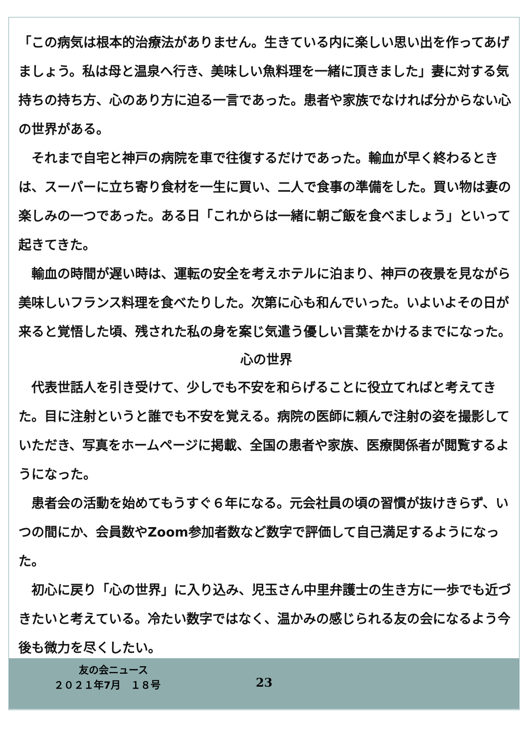「この病気は根本的治療法がありません。生きている内に楽しい思い出を作ってあげましょう。私は母と温泉へ行き、美味しい魚料理を一緒に頂きました」妻に対する気持ちの持ち方、心のあり方に迫る一言であった。患者や家族でなければ分からない心の世界がある。
　それまで自宅と神戸の病院を車で往復するだけであった。輸血が早く終わるときは、スーパーに立ち寄り食材を一生に買い、二人で食事の準備をした。買い物は妻の楽しみの一つであった。ある日「これからは一緒に朝ご飯を食べましょう」といって起きてきた。
　輸血の時間が遅い時は、運転の安全を考えホテルに泊まり、神戸の夜景を見ながら美味しいフランス料理を食べたりした。次第に心も和んでいった。いよいよその日が来ると覚悟した頃、残された私の身を案じ気遣う優しい言葉をかけるまでになった。
心の世界
　代表世話人を引き受けて、少しでも不安を和らげることに役立てればと考えてきた。目に注射というと誰でも不安を覚える。病院の医師に頼んで注射の姿を撮影していただき、写真をホームページに掲載、全国の患者や家族、医療関係者が閲覧するようになった。
　患者会の活動を始めてもうすぐ６年になる。元会社員の頃の習慣が抜けきらず、いつの間にか、会員数やZoom参加者数など数字で評価して自己満足するようになった。
　初心に戻り「心の世界」に入り込み、児玉さん中里弁護士の生き方に一歩でも近づきたいと考えている。冷たい数字ではなく、温かみの感じられる友の会になるよう今後も微力を尽くしたい。
友の会ニュース
２０２１年7月　１８号 23